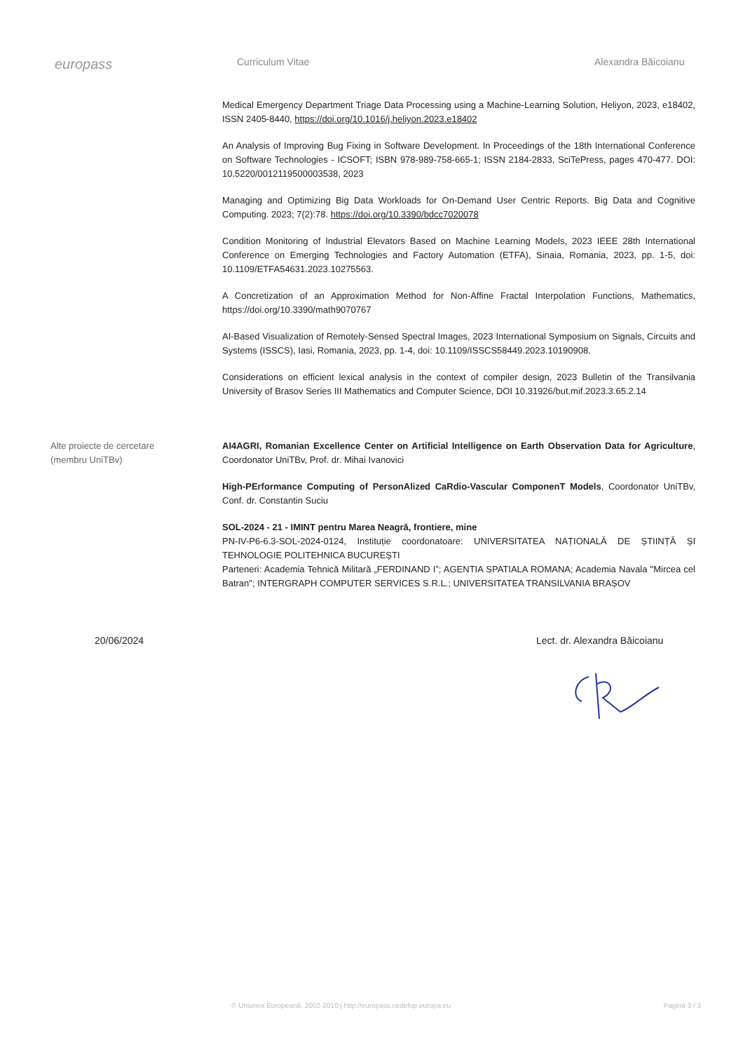europass
Curriculum Vitae Alexandra Băicoianu
Medical Emergency Department Triage Data Processing using a Machine-Learning Solution, Heliyon, 2023, e18402, ISSN 2405-8440, https://doi.org/10.1016/j.heliyon.2023.e18402
An Analysis of Improving Bug Fixing in Software Development. In Proceedings of the 18th International Conference on Software Technologies - ICSOFT; ISBN 978-989-758-665-1; ISSN 2184-2833, SciTePress, pages 470-477. DOI: 10.5220/0012119500003538, 2023
Managing and Optimizing Big Data Workloads for On-Demand User Centric Reports. Big Data and Cognitive Computing. 2023; 7(2):78. https://doi.org/10.3390/bdcc7020078
Condition Monitoring of Industrial Elevators Based on Machine Learning Models, 2023 IEEE 28th International Conference on Emerging Technologies and Factory Automation (ETFA), Sinaia, Romania, 2023, pp. 1-5, doi: 10.1109/ETFA54631.2023.10275563.
A Concretization of an Approximation Method for Non-Affine Fractal Interpolation Functions, Mathematics, https://doi.org/10.3390/math9070767
AI-Based Visualization of Remotely-Sensed Spectral Images, 2023 International Symposium on Signals, Circuits and Systems (ISSCS), Iasi, Romania, 2023, pp. 1-4, doi: 10.1109/ISSCS58449.2023.10190908.
Considerations on efficient lexical analysis in the context of compiler design, 2023 Bulletin of the Transilvania University of Brasov Series III Mathematics and Computer Science, DOI 10.31926/but.mif.2023.3.65.2.14
Alte proiecte de cercetare
(membru UniTBv)
AI4AGRI, Romanian Excellence Center on Artificial Intelligence on Earth Observation Data for Agriculture, Coordonator UniTBv, Prof. dr. Mihai Ivanovici
High-PErformance Computing of PersonAlized CaRdio-Vascular ComponenT Models, Coordonator UniTBv, Conf. dr. Constantin Suciu
SOL-2024 - 21 - IMINT pentru Marea Neagră, frontiere, mine
PN-IV-P6-6.3-SOL-2024-0124, Instituție coordonatoare: UNIVERSITATEA NAȚIONALĂ DE ȘTIINȚĂ ȘI TEHNOLOGIE POLITEHNICA BUCUREȘTI
Parteneri: Academia Tehnică Militară „FERDINAND I”; AGENTIA SPATIALA ROMANA; Academia Navala "Mircea cel Batran"; INTERGRAPH COMPUTER SERVICES S.R.L.; UNIVERSITATEA TRANSILVANIA BRAȘOV
20/06/2024 Lect. dr. Alexandra Băicoianu
© Uniunea Europeană, 2002-2010 | http://europass.cedefop.europa.eu Pagina 3 / 3